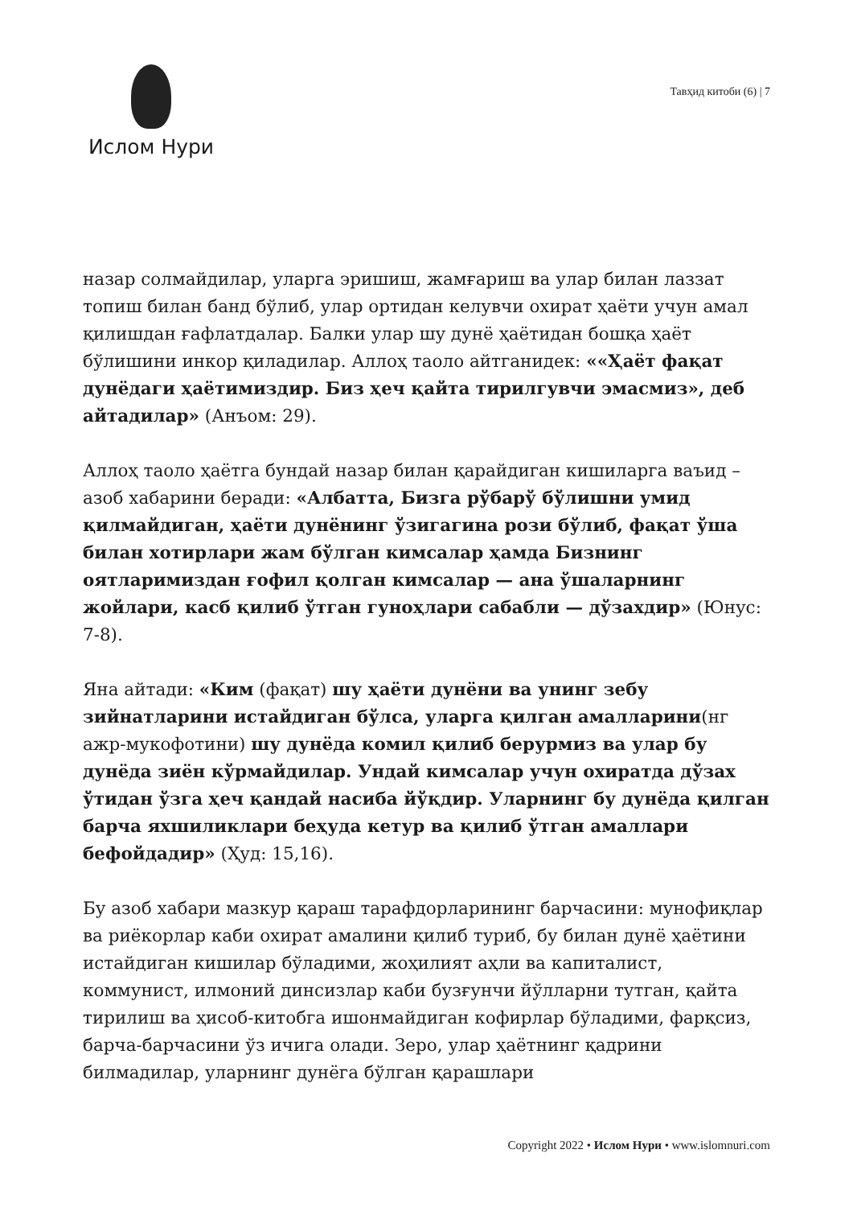Ислом Нури
Тавҳид китоби (6) | 7
назар солмайдилар, уларга эришиш, жамғариш ва улар билан лаззат топиш билан банд бўлиб, улар ортидан келувчи охират ҳаёти учун амал қилишдан ғафлатдалар. Балки улар шу дунё ҳаётидан бошқа ҳаёт бўлишини инкор қиладилар. Аллоҳ таоло айтганидек: ««Ҳаёт фақат дунёдаги ҳаётимиздир. Биз ҳеч қайта тирилгувчи эмасмиз», деб айтадилар» (Анъом: 29).
Аллоҳ таоло ҳаётга бундай назар билан қарайдиган кишиларга ваъид – азоб хабарини беради: «Албатта, Бизга рўбарў бўлишни умид қилмайдиган, ҳаёти дунёнинг ўзигагина рози бўлиб, фақат ўша билан хотирлари жам бўлган кимсалар ҳамда Бизнинг оятларимиздан ғофил қолган кимсалар — ана ўшаларнинг жойлари, касб қилиб ўтган гуноҳлари сабабли — дўзахдир» (Юнус: 7-8).
Яна айтади: «Ким (фақат) шу ҳаёти дунёни ва унинг зебу зийнатларини истайдиган бўлса, уларга қилган амалларини(нг ажр-мукофотини) шу дунёда комил қилиб берурмиз ва улар бу дунёда зиён кўрмайдилар. Ундай кимсалар учун охиратда дўзах ўтидан ўзга ҳеч қандай насиба йўқдир. Уларнинг бу дунёда қилган барча яхшиликлари беҳуда кетур ва қилиб ўтган амаллари бефойдадир» (Ҳуд: 15,16).
Бу азоб хабари мазкур қараш тарафдорларининг барчасини: мунофиқлар ва риёкорлар каби охират амалини қилиб туриб, бу билан дунё ҳаётини истайдиган кишилар бўладими, жоҳилият аҳли ва капиталист, коммунист, илмоний динсизлар каби бузғунчи йўлларни тутган, қайта тирилиш ва ҳисоб-китобга ишонмайдиган кофирлар бўладими, фарқсиз, барча-барчасини ўз ичига олади. Зеро, улар ҳаётнинг қадрини билмадилар, уларнинг дунёга бўлган қарашлари
Copyright 2022 • Ислом Нури • www.islomnuri.com